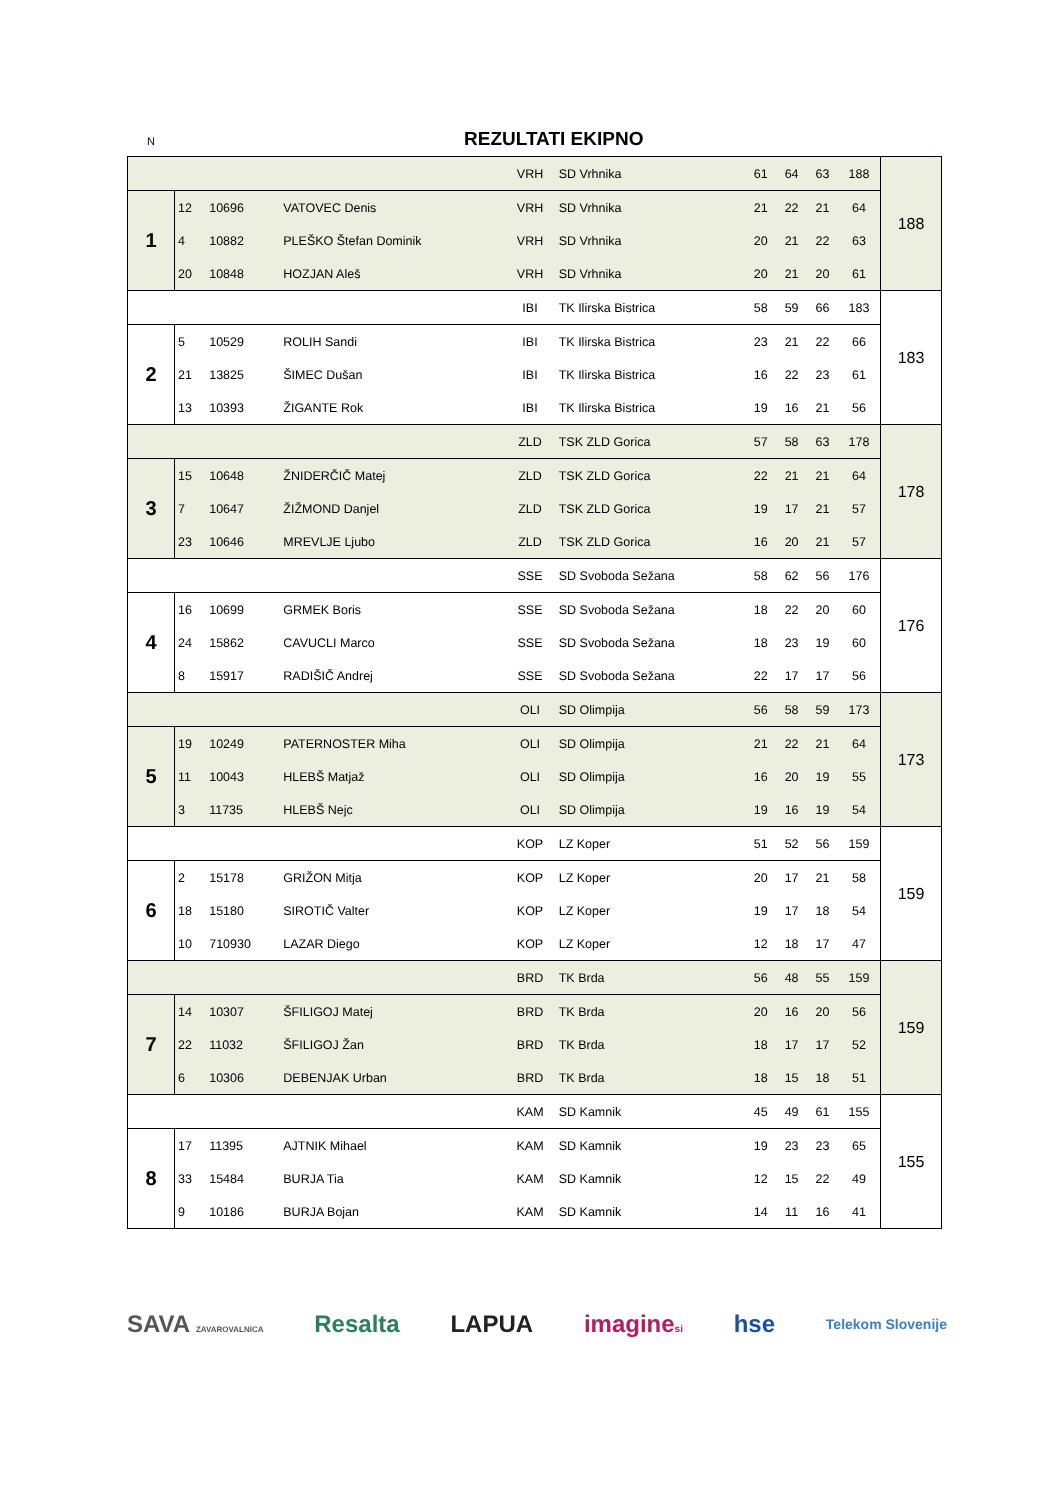N REZULTATI EKIPNO
| | | | | VRH | SD Vrhnika | 61 | 64 | 63 | 188 | 188 |
| 1 | 12 | 10696 | VATOVEC Denis | VRH | SD Vrhnika | 21 | 22 | 21 | 64 | |
| | 4 | 10882 | PLEŠKO Štefan Dominik | VRH | SD Vrhnika | 20 | 21 | 22 | 63 | |
| | 20 | 10848 | HOZJAN Aleš | VRH | SD Vrhnika | 20 | 21 | 20 | 61 | |
| | | | | IBI | TK Ilirska Bistrica | 58 | 59 | 66 | 183 | 183 |
| 2 | 5 | 10529 | ROLIH Sandi | IBI | TK Ilirska Bistrica | 23 | 21 | 22 | 66 | |
| | 21 | 13825 | ŠIMEC Dušan | IBI | TK Ilirska Bistrica | 16 | 22 | 23 | 61 | |
| | 13 | 10393 | ŽIGANTE Rok | IBI | TK Ilirska Bistrica | 19 | 16 | 21 | 56 | |
| | | | | ZLD | TSK ZLD Gorica | 57 | 58 | 63 | 178 | 178 |
| 3 | 15 | 10648 | ŽNIDERČIČ Matej | ZLD | TSK ZLD Gorica | 22 | 21 | 21 | 64 | |
| | 7 | 10647 | ŽIŽMOND Danjel | ZLD | TSK ZLD Gorica | 19 | 17 | 21 | 57 | |
| | 23 | 10646 | MREVLJE Ljubo | ZLD | TSK ZLD Gorica | 16 | 20 | 21 | 57 | |
| | | | | SSE | SD Svoboda Sežana | 58 | 62 | 56 | 176 | 176 |
| 4 | 16 | 10699 | GRMEK Boris | SSE | SD Svoboda Sežana | 18 | 22 | 20 | 60 | |
| | 24 | 15862 | CAVUCLI Marco | SSE | SD Svoboda Sežana | 18 | 23 | 19 | 60 | |
| | 8 | 15917 | RADIŠIČ Andrej | SSE | SD Svoboda Sežana | 22 | 17 | 17 | 56 | |
| | | | | OLI | SD Olimpija | 56 | 58 | 59 | 173 | 173 |
| 5 | 19 | 10249 | PATERNOSTER Miha | OLI | SD Olimpija | 21 | 22 | 21 | 64 | |
| | 11 | 10043 | HLEBŠ Matjaž | OLI | SD Olimpija | 16 | 20 | 19 | 55 | |
| | 3 | 11735 | HLEBŠ Nejc | OLI | SD Olimpija | 19 | 16 | 19 | 54 | |
| | | | | KOP | LZ Koper | 51 | 52 | 56 | 159 | 159 |
| 6 | 2 | 15178 | GRIŽON Mitja | KOP | LZ Koper | 20 | 17 | 21 | 58 | |
| | 18 | 15180 | SIROTIČ Valter | KOP | LZ Koper | 19 | 17 | 18 | 54 | |
| | 10 | 710930 | LAZAR Diego | KOP | LZ Koper | 12 | 18 | 17 | 47 | |
| | | | | BRD | TK Brda | 56 | 48 | 55 | 159 | 159 |
| 7 | 14 | 10307 | ŠFILIGOJ Matej | BRD | TK Brda | 20 | 16 | 20 | 56 | |
| | 22 | 11032 | ŠFILIGOJ Žan | BRD | TK Brda | 18 | 17 | 17 | 52 | |
| | 6 | 10306 | DEBENJAK Urban | BRD | TK Brda | 18 | 15 | 18 | 51 | |
| | | | | KAM | SD Kamnik | 45 | 49 | 61 | 155 | 155 |
| 8 | 17 | 11395 | AJTNIK Mihael | KAM | SD Kamnik | 19 | 23 | 23 | 65 | |
| | 33 | 15484 | BURJA Tia | KAM | SD Kamnik | 12 | 15 | 22 | 49 | |
| | 9 | 10186 | BURJA Bojan | KAM | SD Kamnik | 14 | 11 | 16 | 41 | |
SAVA ZAVAROVALNICA Resalta LAPUA imaginesi hse Telekom Slovenije